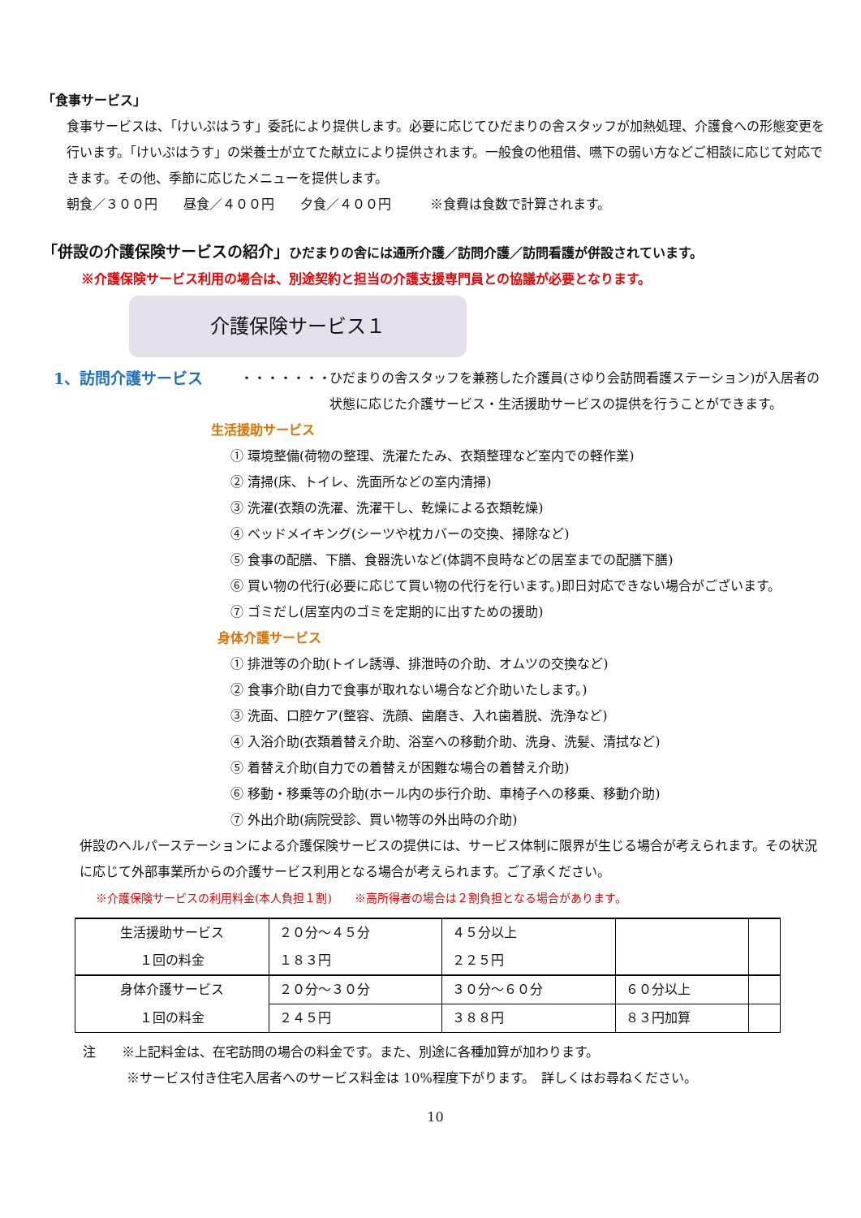「食事サービス」
食事サービスは、「けいぷはうす」委託により提供します。必要に応じてひだまりの舎スタッフが加熱処理、介護食への形態変更を行います。「けいぷはうす」の栄養士が立てた献立により提供されます。一般食の他租借、嚥下の弱い方などご相談に応じて対応できます。その他、季節に応じたメニューを提供します。
朝食／３００円　　昼食／４００円　　夕食／４００円　　　※食費は食数で計算されます。
「併設の介護保険サービスの紹介」ひだまりの舎には通所介護／訪問介護／訪問看護が併設されています。
※介護保険サービス利用の場合は、別途契約と担当の介護支援専門員との協議が必要となります。
介護保険サービス１
1、訪問介護サービス ・・・・・・・ ひだまりの舎スタッフを兼務した介護員(さゆり会訪問看護ステーション)が入居者の状態に応じた介護サービス・生活援助サービスの提供を行うことができます。
生活援助サービス
① 環境整備(荷物の整理、洗濯たたみ、衣類整理など室内での軽作業)
② 清掃(床、トイレ、洗面所などの室内清掃)
③ 洗濯(衣類の洗濯、洗濯干し、乾燥による衣類乾燥)
④ ベッドメイキング(シーツや枕カバーの交換、掃除など)
⑤ 食事の配膳、下膳、食器洗いなど(体調不良時などの居室までの配膳下膳)
⑥ 買い物の代行(必要に応じて買い物の代行を行います。)即日対応できない場合がございます。
⑦ ゴミだし(居室内のゴミを定期的に出すための援助)
身体介護サービス
① 排泄等の介助(トイレ誘導、排泄時の介助、オムツの交換など)
② 食事介助(自力で食事が取れない場合など介助いたします。)
③ 洗面、口腔ケア(整容、洗顔、歯磨き、入れ歯着脱、洗浄など)
④ 入浴介助(衣類着替え介助、浴室への移動介助、洗身、洗髪、清拭など)
⑤ 着替え介助(自力での着替えが困難な場合の着替え介助)
⑥ 移動・移乗等の介助(ホール内の歩行介助、車椅子への移乗、移動介助)
⑦ 外出介助(病院受診、買い物等の外出時の介助)
併設のヘルパーステーションによる介護保険サービスの提供には、サービス体制に限界が生じる場合が考えられます。その状況に応じて外部事業所からの介護サービス利用となる場合が考えられます。ご了承ください。
※介護保険サービスの利用料金(本人負担１割)　　※高所得者の場合は２割負担となる場合があります。
| 生活援助サービス | ２０分～４５分 | ４５分以上 | | |
| １回の料金 | １８３円 | ２２５円 | | |
| 身体介護サービス | ２０分～３０分 | ３０分～６０分 | ６０分以上 | |
| １回の料金 | ２４５円 | ３８８円 | ８３円加算 | |
注　　※上記料金は、在宅訪問の場合の料金です。また、別途に各種加算が加わります。
※サービス付き住宅入居者へのサービス料金は 10%程度下がります。　詳しくはお尋ねください。
10